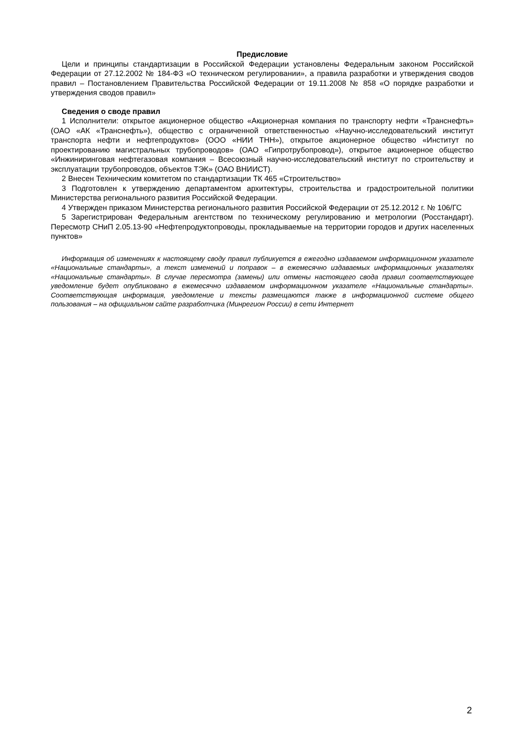Предисловие
Цели и принципы стандартизации в Российской Федерации установлены Федеральным законом Российской Федерации от 27.12.2002 № 184-ФЗ «О техническом регулировании», а правила разработки и утверждения сводов правил – Постановлением Правительства Российской Федерации от 19.11.2008 № 858 «О порядке разработки и утверждения сводов правил»
Сведения о своде правил
1 Исполнители: открытое акционерное общество «Акционерная компания по транспорту нефти «Транснефть» (ОАО «АК «Транснефть»), общество с ограниченной ответственностью «Научно-исследовательский институт транспорта нефти и нефтепродуктов» (ООО «НИИ ТНН»), открытое акционерное общество «Институт по проектированию магистральных трубопроводов» (ОАО «Гипротрубопровод»), открытое акционерное общество «Инжиниринговая нефтегазовая компания – Всесоюзный научно-исследовательский институт по строительству и эксплуатации трубопроводов, объектов ТЭК» (ОАО ВНИИСТ).
2 Внесен Техническим комитетом по стандартизации ТК 465 «Строительство»
3 Подготовлен к утверждению департаментом архитектуры, строительства и градостроительной политики Министерства регионального развития Российской Федерации.
4 Утвержден приказом Министерства регионального развития Российской Федерации от 25.12.2012 г. № 106/ГС
5 Зарегистрирован Федеральным агентством по техническому регулированию и метрологии (Росстандарт). Пересмотр СНиП 2.05.13-90 «Нефтепродуктопроводы, прокладываемые на территории городов и других населенных пунктов»
Информация об изменениях к настоящему своду правил публикуется в ежегодно издаваемом информационном указателе «Национальные стандарты», а текст изменений и поправок – в ежемесячно издаваемых информационных указателях «Национальные стандарты». В случае пересмотра (замены) или отмены настоящего свода правил соответствующее уведомление будет опубликовано в ежемесячно издаваемом информационном указателе «Национальные стандарты». Соответствующая информация, уведомление и тексты размещаются также в информационной системе общего пользования – на официальном сайте разработчика (Минрегион России) в сети Интернет
2